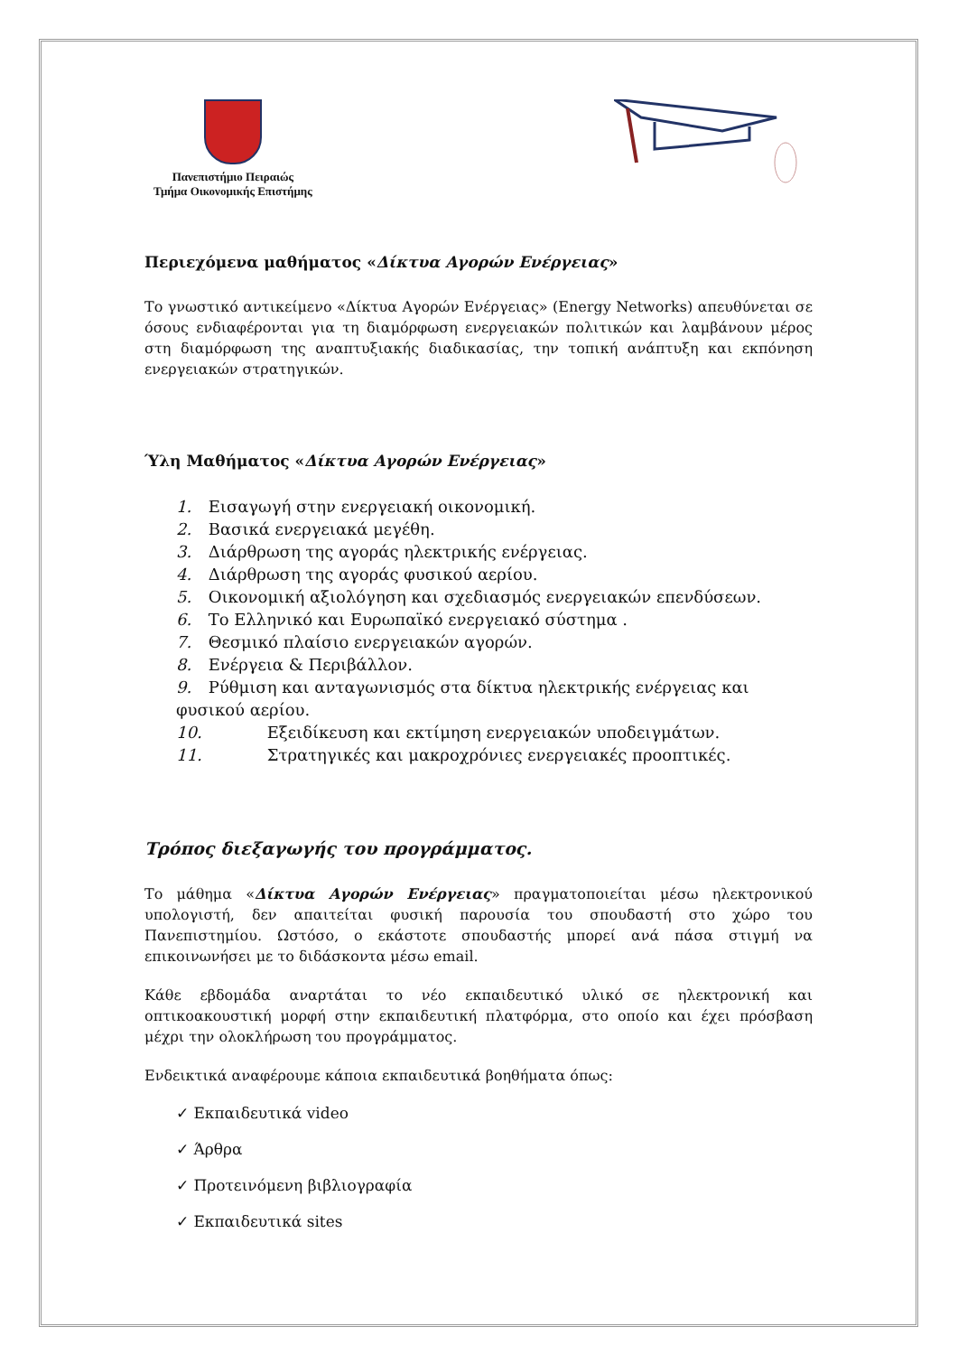Πανεπιστήμιο Πειραιώς
Τμήμα Οικονομικής Επιστήμης
Περιεχόμενα μαθήματος «Δίκτυα Αγορών Ενέργειας»
Το γνωστικό αντικείμενο «Δίκτυα Αγορών Ενέργειας» (Energy Networks) απευθύνεται σε όσους ενδιαφέρονται για τη διαμόρφωση ενεργειακών πολιτικών και λαμβάνουν μέρος στη διαμόρφωση της αναπτυξιακής διαδικασίας, την τοπική ανάπτυξη και εκπόνηση ενεργειακών στρατηγικών.
Ύλη Μαθήματος «Δίκτυα Αγορών Ενέργειας»
1. Εισαγωγή στην ενεργειακή οικονομική.
2. Βασικά ενεργειακά μεγέθη.
3. Διάρθρωση της αγοράς ηλεκτρικής ενέργειας.
4. Διάρθρωση της αγοράς φυσικού αερίου.
5. Οικονομική αξιολόγηση και σχεδιασμός ενεργειακών επενδύσεων.
6. Το Ελληνικό και Ευρωπαϊκό ενεργειακό σύστημα .
7. Θεσμικό πλαίσιο ενεργειακών αγορών.
8. Ενέργεια & Περιβάλλον.
9. Ρύθμιση και ανταγωνισμός στα δίκτυα ηλεκτρικής ενέργειας και φυσικού αερίου.
10. Εξειδίκευση και εκτίμηση ενεργειακών υποδειγμάτων.
11. Στρατηγικές και μακροχρόνιες ενεργειακές προοπτικές.
Τρόπος διεξαγωγής του προγράμματος.
Το μάθημα «Δίκτυα Αγορών Ενέργειας» πραγματοποιείται μέσω ηλεκτρονικού υπολογιστή, δεν απαιτείται φυσική παρουσία του σπουδαστή στο χώρο του Πανεπιστημίου. Ωστόσο, ο εκάστοτε σπουδαστής μπορεί ανά πάσα στιγμή να επικοινωνήσει με το διδάσκοντα μέσω email.
Κάθε εβδομάδα αναρτάται το νέο εκπαιδευτικό υλικό σε ηλεκτρονική και οπτικοακουστική μορφή στην εκπαιδευτική πλατφόρμα, στο οποίο και έχει πρόσβαση μέχρι την ολοκλήρωση του προγράμματος.
Ενδεικτικά αναφέρουμε κάποια εκπαιδευτικά βοηθήματα όπως:
✓ Εκπαιδευτικά video
✓ Άρθρα
✓ Προτεινόμενη βιβλιογραφία
✓ Εκπαιδευτικά sites